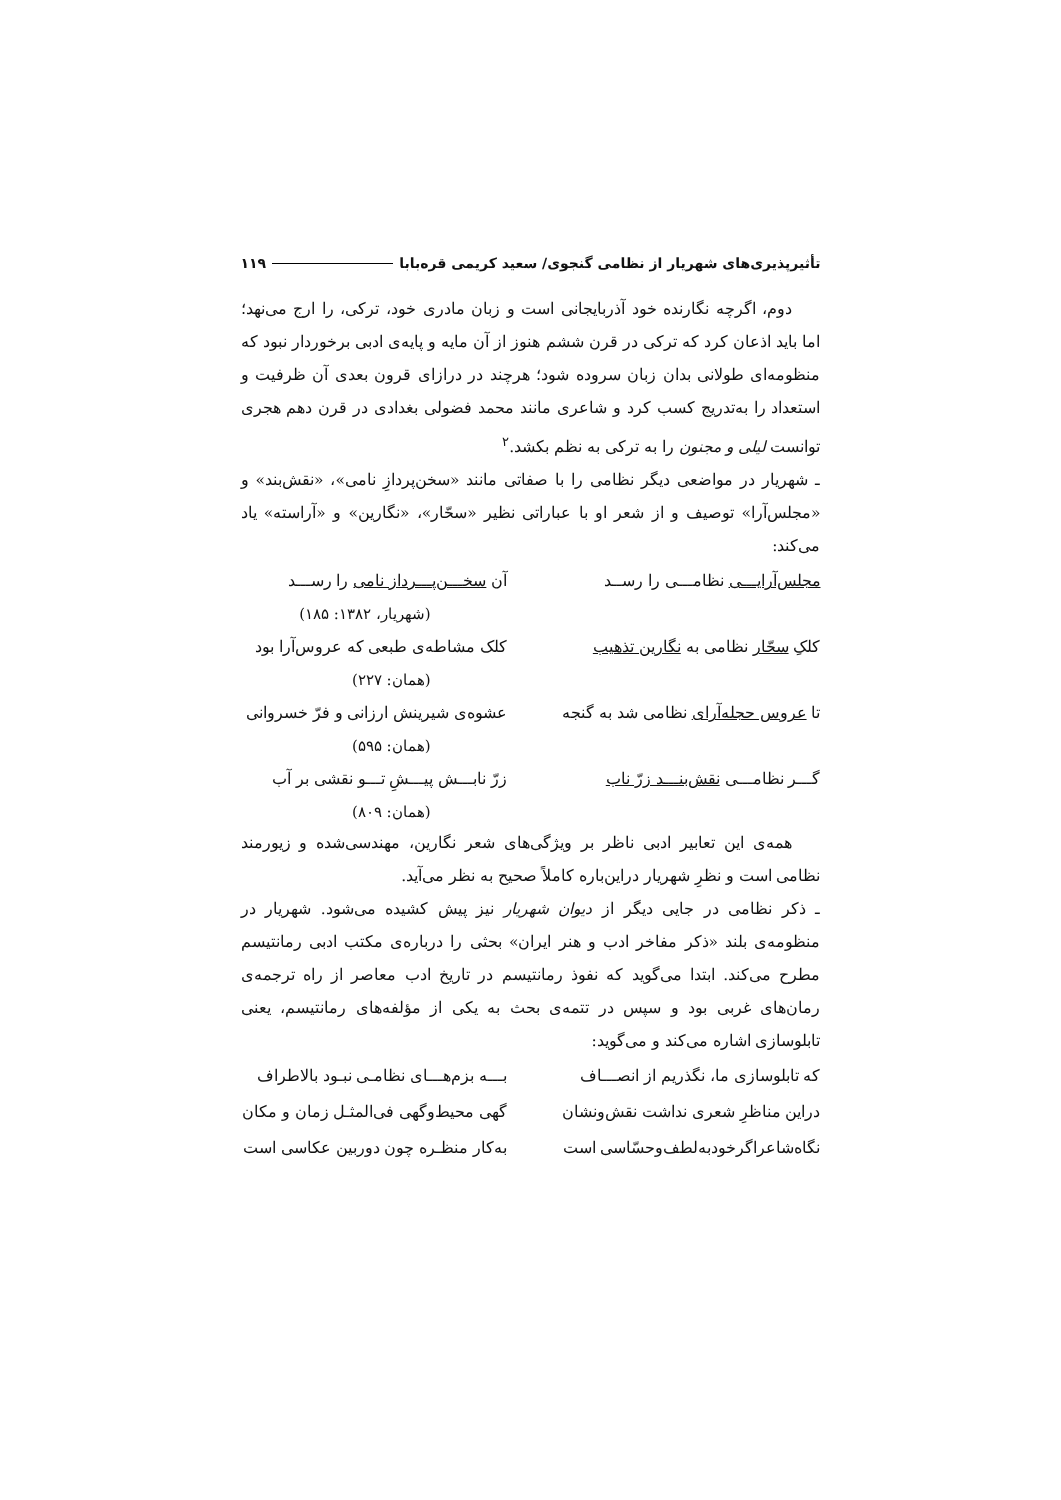تأثیرپذیری‌های شهریار از نظامی گنجوی/ سعید کریمی قره‌بابا ۱۱۹
دوم، اگرچه نگارنده خود آذربایجانی است و زبان مادری خود، ترکی، را ارج می‌نهد؛ اما باید اذعان کرد که ترکی در قرن ششم هنوز از آن مایه و پایه‌ی ادبی برخوردار نبود که منظومه‌ای طولانی بدان زبان سروده شود؛ هرچند در درازای قرون بعدی آن ظرفیت و استعداد را به‌تدریج کسب کرد و شاعری مانند محمد فضولی بغدادی در قرن دهم هجری توانست لیلی و مجنون را به ترکی به نظم بکشد.<sup>۲</sup>
ـ شهریار در مواضعی دیگر نظامی را با صفاتی مانند «سخن‌پردازِ نامی»، «نقش‌بند» و «مجلس‌آرا» توصیف و از شعر او با عباراتی نظیر «سحّار»، «نگارین» و «آراسته» یاد می‌کند:
مجلس‌آرایـــی نظامـــی را رســد آن سخـــن‌پـــرداز نامی را رســـد
(شهریار، ۱۳۸۲: ۱۸۵)
کلکِ سحّار نظامی به نگارین تذهیب کلک مشاطه‌ی طبعی که عروس‌آرا بود
(همان: ۲۲۷)
تا عروس حجله‌آرای نظامی شد به گنجه عشوه‌ی شیرینش ارزانی و فرّ خسروانی
(همان: ۵۹۵)
گـــر نظامـــی نقش‌بنـــد زرّ ناب زرّ نابـــش پیـــشِ تـــو نقشی بر آب
(همان: ۸۰۹)
همه‌ی این تعابیر ادبی ناظر بر ویژگی‌های شعر نگارین، مهندسی‌شده و زیورمند نظامی است و نظرِ شهریار دراین‌باره کاملاً صحیح به نظر می‌آید.
ـ ذکر نظامی در جایی دیگر از دیوان شهریار نیز پیش کشیده می‌شود. شهریار در منظومه‌ی بلند «ذکر مفاخر ادب و هنر ایران» بحثی را درباره‌ی مکتب ادبی رمانتیسم مطرح می‌کند. ابتدا می‌گوید که نفوذ رمانتیسم در تاریخ ادب معاصر از راه ترجمه‌ی رمان‌های غربی بود و سپس در تتمه‌ی بحث به یکی از مؤلفه‌های رمانتیسم، یعنی تابلوسازی اشاره می‌کند و می‌گوید:
که تابلوسازی ما، نگذریم از انصـــاف بـــه بزم‌هـــای نظامـی نبـود بالاطراف
دراین مناظرِ شعری نداشت نقش‌ونشان گهی محیط‌وگهی فی‌المثـل زمان و مکان
نگاه‌شاعراگرخودبه‌لطف‌وحسّاسی است به‌کار منظـره چون دوربین عکاسی است